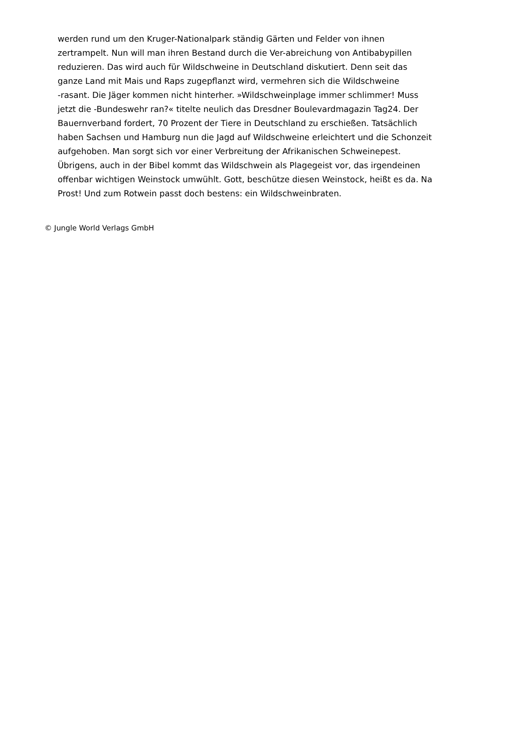werden rund um den Kruger-Nationalpark ständig Gärten und Felder von ihnen
zertrampelt. Nun will man ihren Bestand durch die Ver-abreichung von Antibabypillen
reduzieren. Das wird auch für Wildschweine in Deutschland diskutiert. Denn seit das
ganze Land mit Mais und Raps zugepflanzt wird, vermehren sich die Wildschweine
-rasant. Die Jäger kommen nicht hinterher. »Wildschweinplage immer schlimmer! Muss
jetzt die -Bundeswehr ran?« titelte neulich das Dresdner Boulevardmagazin Tag24. Der
Bauernverband fordert, 70 Prozent der Tiere in Deutschland zu erschießen. Tatsächlich
haben Sachsen und Hamburg nun die Jagd auf Wildschweine erleichtert und die Schonzeit
aufgehoben. Man sorgt sich vor einer Verbreitung der Afrikanischen Schweinepest.
Übrigens, auch in der Bibel kommt das Wildschwein als Plagegeist vor, das irgendeinen
offenbar wichtigen Weinstock umwühlt. Gott, beschütze diesen Weinstock, heißt es da. Na
Prost! Und zum Rotwein passt doch bestens: ein Wildschweinbraten.
© Jungle World Verlags GmbH